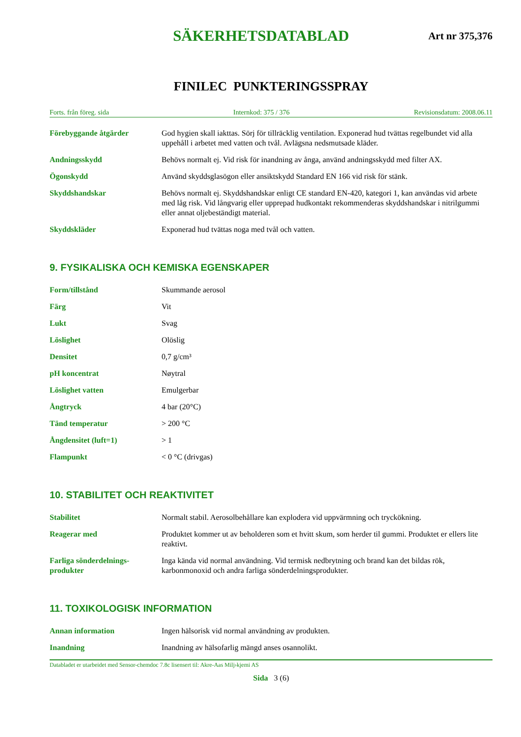SÄKERHETSDATABLAD
Art nr 375,376
FINILEC PUNKTERINGSSPRAY
Forts. från föreg. sida Internkod: 375 / 376 Revisionsdatum: 2008.06.11
| Förebyggande åtgärder | God hygien skall iakttas. Sörj för tillräcklig ventilation. Exponerad hud tvättas regelbundet vid alla uppehåll i arbetet med vatten och tvål. Avlägsna nedsmutsade kläder. |
| Andningsskydd | Behövs normalt ej. Vid risk för inandning av ånga, använd andningsskydd med filter AX. |
| Ögonskydd | Använd skyddsglasögon eller ansiktskydd Standard EN 166 vid risk för stänk. |
| Skyddshandskar | Behövs normalt ej. Skyddshandskar enligt CE standard EN-420, kategori 1, kan användas vid arbete med låg risk. Vid långvarig eller upprepad hudkontakt rekommenderas skyddshandskar i nitrilgummi eller annat oljebeständigt material. |
| Skyddskläder | Exponerad hud tvättas noga med tvål och vatten. |
9. FYSIKALISKA OCH KEMISKA EGENSKAPER
| Form/tillstånd | Skummande aerosol |
| Färg | Vit |
| Lukt | Svag |
| Löslighet | Olöslig |
| Densitet | 0,7 g/cm³ |
| pH koncentrat | Nøytral |
| Löslighet vatten | Emulgerbar |
| Ångtryck | 4 bar (20°C) |
| Tänd temperatur | > 200 °C |
| Ångdensitet (luft=1) | > 1 |
| Flampunkt | < 0 °C (drivgas) |
10. STABILITET OCH REAKTIVITET
| Stabilitet | Normalt stabil. Aerosolbehållare kan explodera vid uppvärmning och tryckökning. |
| Reagerar med | Produktet kommer ut av beholderen som et hvitt skum, som herder til gummi. Produktet er ellers lite reaktivt. |
| Farliga sönderdelnings-produkter | Inga kända vid normal användning. Vid termisk nedbrytning och brand kan det bildas rök, karbonmonoxid och andra farliga sönderdelningsprodukter. |
11. TOXIKOLOGISK INFORMATION
| Annan information | Ingen hälsorisk vid normal användning av produkten. |
| Inandning | Inandning av hälsofarlig mängd anses osannolikt. |
Databladet er utarbeidet med Sensor-chemdoc 7.8c lisensert til: Akre-Aas Milj›kjemi AS
Sida 3 (6)